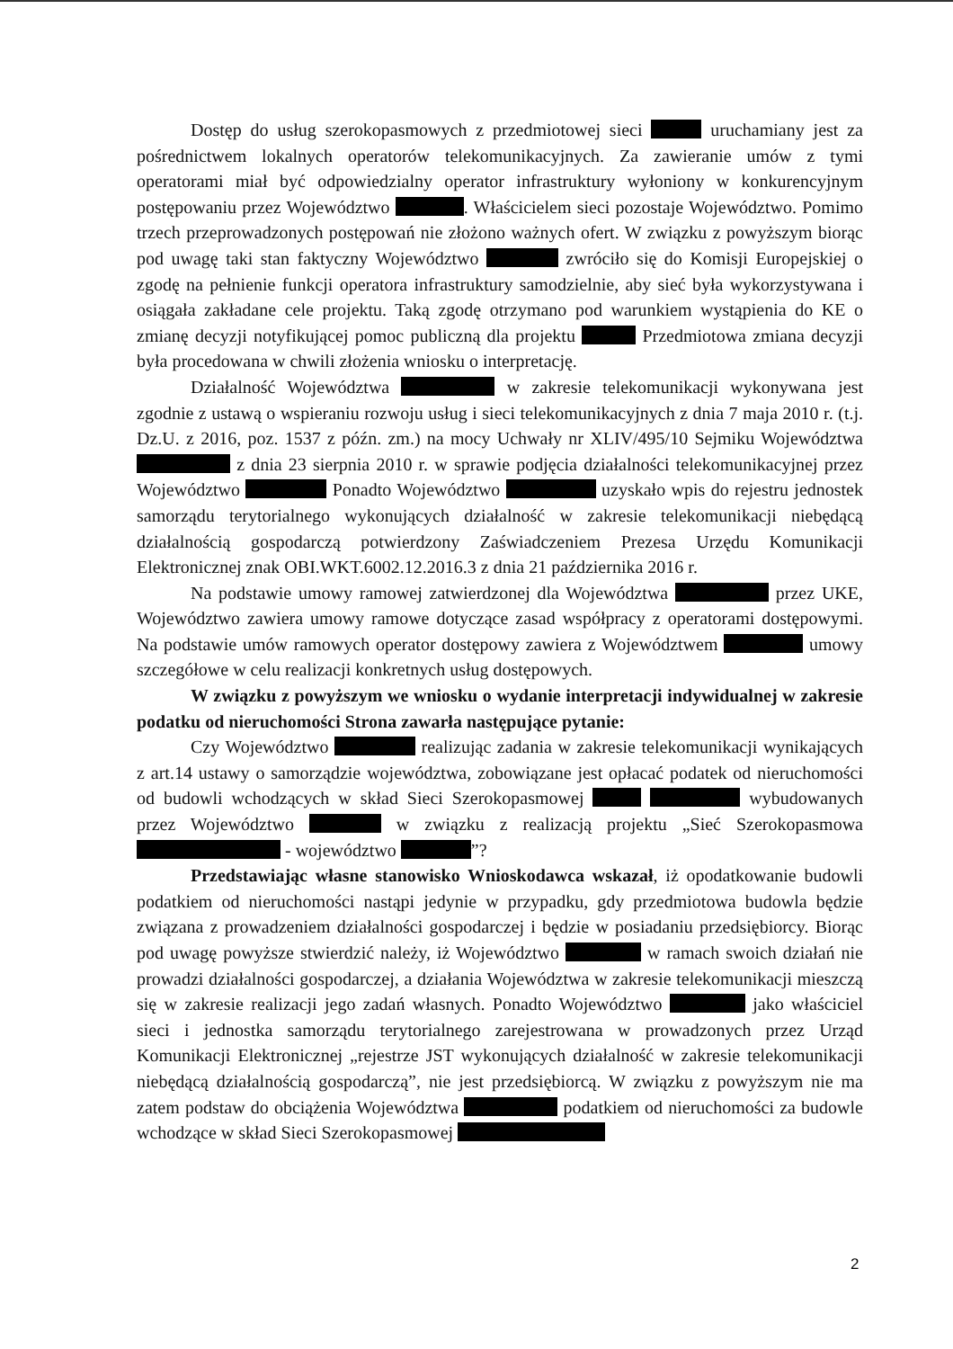Dostęp do usług szerokopasmowych z przedmiotowej sieci uruchamiany jest za pośrednictwem lokalnych operatorów telekomunikacyjnych. Za zawieranie umów z tymi operatorami miał być odpowiedzialny operator infrastruktury wyłoniony w konkurencyjnym postępowaniu przez Województwo . Właścicielem sieci pozostaje Województwo. Pomimo trzech przeprowadzonych postępowań nie złożono ważnych ofert. W związku z powyższym biorąc pod uwagę taki stan faktyczny Województwo zwróciło się do Komisji Europejskiej o zgodę na pełnienie funkcji operatora infrastruktury samodzielnie, aby sieć była wykorzystywana i osiągała zakładane cele projektu. Taką zgodę otrzymano pod warunkiem wystąpienia do KE o zmianę decyzji notyfikującej pomoc publiczną dla projektu Przedmiotowa zmiana decyzji była procedowana w chwili złożenia wniosku o interpretację.
Działalność Województwa w zakresie telekomunikacji wykonywana jest zgodnie z ustawą o wspieraniu rozwoju usług i sieci telekomunikacyjnych z dnia 7 maja 2010 r. (t.j. Dz.U. z 2016, poz. 1537 z późn. zm.) na mocy Uchwały nr XLIV/495/10 Sejmiku Województwa z dnia 23 sierpnia 2010 r. w sprawie podjęcia działalności telekomunikacyjnej przez Województwo Ponadto Województwo uzyskało wpis do rejestru jednostek samorządu terytorialnego wykonujących działalność w zakresie telekomunikacji niebędącą działalnością gospodarczą potwierdzony Zaświadczeniem Prezesa Urzędu Komunikacji Elektronicznej znak OBI.WKT.6002.12.2016.3 z dnia 21 października 2016 r.
Na podstawie umowy ramowej zatwierdzonej dla Województwa przez UKE, Województwo zawiera umowy ramowe dotyczące zasad współpracy z operatorami dostępowymi. Na podstawie umów ramowych operator dostępowy zawiera z Województwem umowy szczegółowe w celu realizacji konkretnych usług dostępowych.
W związku z powyższym we wniosku o wydanie interpretacji indywidualnej w zakresie podatku od nieruchomości Strona zawarła następujące pytanie:
Czy Województwo realizując zadania w zakresie telekomunikacji wynikających z art.14 ustawy o samorządzie województwa, zobowiązane jest opłacać podatek od nieruchomości od budowli wchodzących w skład Sieci Szerokopasmowej wybudowanych przez Województwo w związku z realizacją projektu „Sieć Szerokopasmowa - województwo ”?
Przedstawiając własne stanowisko Wnioskodawca wskazał, iż opodatkowanie budowli podatkiem od nieruchomości nastąpi jedynie w przypadku, gdy przedmiotowa budowla będzie związana z prowadzeniem działalności gospodarczej i będzie w posiadaniu przedsiębiorcy. Biorąc pod uwagę powyższe stwierdzić należy, iż Województwo w ramach swoich działań nie prowadzi działalności gospodarczej, a działania Województwa w zakresie telekomunikacji mieszczą się w zakresie realizacji jego zadań własnych. Ponadto Województwo jako właściciel sieci i jednostka samorządu terytorialnego zarejestrowana w prowadzonych przez Urząd Komunikacji Elektronicznej „rejestrze JST wykonujących działalność w zakresie telekomunikacji niebędącą działalnością gospodarczą”, nie jest przedsiębiorcą. W związku z powyższym nie ma zatem podstaw do obciążenia Województwa podatkiem od nieruchomości za budowle wchodzące w skład Sieci Szerokopasmowej
2